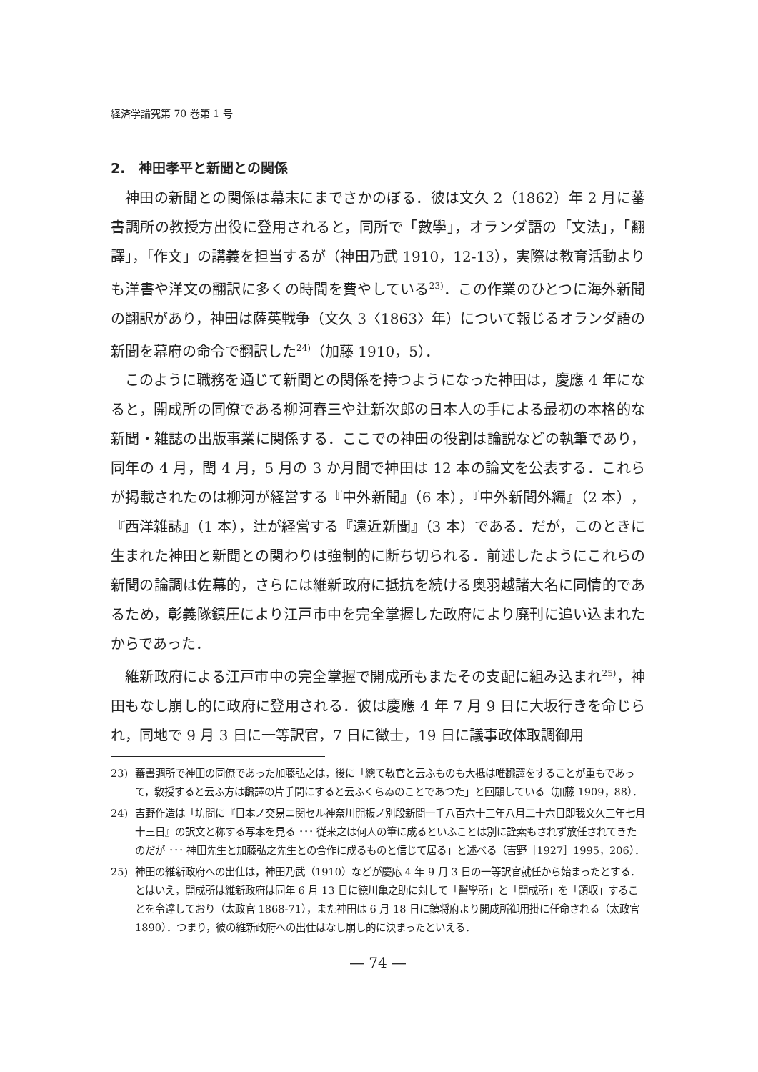経済学論究第 70 巻第 1 号
2.　神田孝平と新聞との関係
神田の新聞との関係は幕末にまでさかのぼる．彼は文久 2（1862）年 2 月に蕃書調所の教授方出役に登用されると，同所で「數學」，オランダ語の「文法」，「翻譯」，「作文」の講義を担当するが（神田乃武 1910，12-13），実際は教育活動よりも洋書や洋文の翻訳に多くの時間を費やしている<sup>23)</sup>．この作業のひとつに海外新聞の翻訳があり，神田は薩英戦争（文久 3〈1863〉年）について報じるオランダ語の新聞を幕府の命令で翻訳した<sup>24)</sup>（加藤 1910，5）．
このように職務を通じて新聞との関係を持つようになった神田は，慶應 4 年になると，開成所の同僚である柳河春三や辻新次郎の日本人の手による最初の本格的な新聞・雑誌の出版事業に関係する．ここでの神田の役割は論説などの執筆であり，同年の 4 月，閏 4 月，5 月の 3 か月間で神田は 12 本の論文を公表する．これらが掲載されたのは柳河が経営する『中外新聞』（6 本），『中外新聞外編』（2 本），『西洋雑誌』（1 本），辻が経営する『遠近新聞』（3 本）である．だが，このときに生まれた神田と新聞との関わりは強制的に断ち切られる．前述したようにこれらの新聞の論調は佐幕的，さらには維新政府に抵抗を続ける奥羽越諸大名に同情的であるため，彰義隊鎮圧により江戸市中を完全掌握した政府により廃刊に追い込まれたからであった．
維新政府による江戸市中の完全掌握で開成所もまたその支配に組み込まれ<sup>25)</sup>，神田もなし崩し的に政府に登用される．彼は慶應 4 年 7 月 9 日に大坂行きを命じられ，同地で 9 月 3 日に一等訳官，7 日に徴士，19 日に議事政体取調御用
23) 蕃書調所で神田の同僚であった加藤弘之は，後に「總て敎官と云ふものも大抵は唯飜譯をすることが重もであって，敎授すると云ふ方は飜譯の片手間にすると云ふくらゐのことであつた」と回顧している（加藤 1909，88）．
24) 吉野作造は「坊間に『日本ノ交易ニ関セル神奈川開板ノ別段新聞一千八百六十三年八月二十六日即我文久三年七月十三日』の訳文と称する写本を見る ･･･ 従来之は何人の筆に成るといふことは別に詮索もされず放任されてきたのだが ･･･ 神田先生と加藤弘之先生との合作に成るものと信じて居る」と述べる（吉野［1927］1995，206）．
25) 神田の維新政府への出仕は，神田乃武（1910）などが慶応 4 年 9 月 3 日の一等訳官就任から始まったとする．とはいえ，開成所は維新政府は同年 6 月 13 日に徳川亀之助に対して「醫學所」と「開成所」を「領収」することを令達しており（太政官 1868-71），また神田は 6 月 18 日に鎮将府より開成所御用掛に任命される（太政官 1890）．つまり，彼の維新政府への出仕はなし崩し的に決まったといえる．
― 74 ―